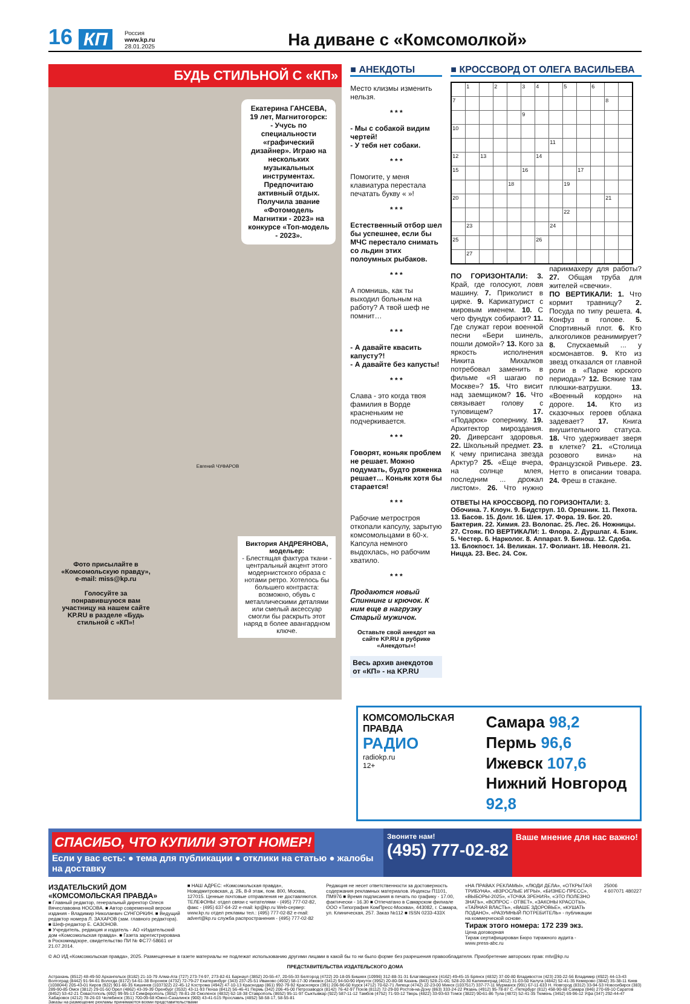16 КП
Россия
www.kp.ru
28.01.2025
На диване с «Комсомолкой»
БУДЬ СТИЛЬНОЙ С «КП»
Екатерина ГАНСЕВА, 19 лет, Магнитогорск:
- Учусь по специальности «графический дизайнер». Играю на нескольких музыкальных инструментах. Предпочитаю активный отдых. Получила звание «Фотомодель Магнитки - 2023» на конкурсе «Топ-модель - 2023».
Фото присылайте в «Комсомольскую правду», e-mail: miss@kp.ru
Голосуйте за понравившуюся вам участницу на нашем сайте KP.RU в разделе «Будь стильной с «КП»!
Виктория АНДРЕЯНОВА, модельер:
- Блестящая фактура ткани - центральный акцент этого модернистского образа с нотами ретро. Хотелось бы большего контраста: возможно, обувь с металлическими деталями или смелый аксессуар смогли бы раскрыть этот наряд в более авангардном ключе.
Евгений ЧУФАРОВ
■ АНЕКДОТЫ
Место клизмы изменить нельзя.
* * *
- Мы с собакой видим чертей!
- У тебя нет собаки.
* * *
Помогите, у меня клавиатура перестала печатать букву « »!
* * *
Естественный отбор шел бы успешнее, если бы МЧС перестало снимать со льдин этих полоумных рыбаков.
* * *
А помнишь, как ты выходил больным на работу? А твой шеф не помнит…
* * *
- А давайте квасить капусту?!
- А давайте без капусты!
* * *
Слава - это когда твоя фамилия в Ворде красненьким не подчеркивается.
* * *
Говорят, коньяк проблем не решает. Можно подумать, будто ряженка решает… Коньяк хотя бы старается!
* * *
Рабочие метростроя откопали капсулу, зарытую комсомольцами в 60-х. Капсула немного выдохлась, но рабочим хватило.
* * *
Продаются новый Спиннинг и крючок. К ним еще в нагрузку Старый мужичок.
Оставьте свой анекдот на сайте KP.RU в рубрике «Анекдоты»!
Весь архив анекдотов от «КП» - на KP.RU
■ КРОССВОРД ОТ ОЛЕГА ВАСИЛЬЕВА
| | 1 | | 2 | | 3 | 4 | | 5 | | 6 | | |
| 7 | | | | | | | | | | | 8 | |
| | | | | | 9 | | | | | | | |
| 10 | | | | | | | | | | | | |
| | | | | | | | 11 | | | | | |
| 12 | | 13 | | | | 14 | | | | | | |
| 15 | | | | | 16 | | | | 17 | | | |
| | | | | 18 | | | | 19 | | | | |
| 20 | | | | | | | | | | | 21 | |
| | | | | | | | | 22 | | | | |
| | 23 | | | | | | 24 | | | | | |
| 25 | | | | | | 26 | | | | | | |
| | 27 | | | | | | | | | | | |
ПО ГОРИЗОНТАЛИ: 3. Край, где голосуют, ловя машину. 7. Приколист в цирке. 9. Карикатурист с мировым именем. 10. С чего фундук собирают? 11. Где служат герои военной песни «Бери шинель, пошли домой»? 13. Кого за яркость исполнения Никита Михалков потребовал заменить в фильме «Я шагаю по Москве»? 15. Что висит над заемщиком? 16. Что связывает голову с туловищем? 17. «Подарок» сопернику. 19. Архитектор мироздания. 20. Диверсант здоровья. 22. Школьный предмет. 23. К чему приписана звезда Арктур? 25. «Еще вчера, на солнце млея, последним ... дрожал листом». 26. Что нужно парикмахеру для работы? 27. Общая труба для жителей «свечки».
ПО ВЕРТИКАЛИ: 1. Что кормит травницу? 2. Посуда по типу решета. 4. Конфуз в голове. 5. Спортивный плот. 6. Кто алкоголиков реанимирует? 8. Спускаемый ... у космонавтов. 9. Кто из звезд отказался от главной роли в «Парке юрского периода»? 12. Всякие там плюшки-ватрушки. 13. «Военный кордон» на дороге. 14. Кто из сказочных героев облака задевает? 17. Книга внушительного статуса. 18. Что удерживает зверя в клетке? 21. «Столица розового вина» на Французской Ривьере. 23. Нетто в описании товара. 24. Фреш в стакане.
ОТВЕТЫ НА КРОССВОРД. ПО ГОРИЗОНТАЛИ: 3. Обочина. 7. Клоун. 9. Бидструп. 10. Орешник. 11. Пехота. 13. Басов. 15. Долг. 16. Шея. 17. Фора. 19. Бог. 20. Бактерия. 22. Химия. 23. Волопас. 25. Лес. 26. Ножницы. 27. Стояк. ПО ВЕРТИКАЛИ: 1. Флора. 2. Дуршлаг. 4. Бзик. 5. Честер. 6. Нарколог. 8. Аппарат. 9. Бинош. 12. Сдоба. 13. Блокпост. 14. Великан. 17. Фолиант. 18. Неволя. 21. Ницца. 23. Вес. 24. Сок.
КОМСОМОЛЬСКАЯ ПРАВДА
РАДИО
radiokp.ru
12+
Самара 98,2
Пермь 96,6
Ижевск 107,6
Нижний Новгород 92,8
СПАСИБО, ЧТО КУПИЛИ ЭТОТ НОМЕР!
Если у вас есть: ● тема для публикации ● отклики на статью ● жалобы на доставку
Звоните нам!
(495) 777-02-82
Ваше мнение для нас важно!
ИЗДАТЕЛЬСКИЙ ДОМ «КОМСОМОЛЬСКАЯ ПРАВДА»
■ Главный редактор, генеральный директор Олеся Вячеславовна НОСОВА. ■ Автор современной версии издания - Владимир Николаевич СУНГОРКИН. ■ Ведущий редактор номера Л. ЗАХАРОВ (зам. главного редактора). ■ Шеф-редактор Е. САЗОНОВ.
■ Учредитель, редакция и издатель - АО «Издательский дом «Комсомольская правда». ■ Газета зарегистрирована в Роскомнадзоре, свидетельство ПИ № ФС77-58661 от 21.07.2014.
■ НАШ АДРЕС: «Комсомольская правда», Новодмитровская, д. 2Б, 8-й этаж, пом. 800, Москва, 127015. Ценные почтовые отправления не доставляются. ТЕЛЕФОНЫ: отдел связи с читателями - (495) 777-02-82, факс - (495) 637-64-22 e-mail: kp@kp.ru Web-сервер: www.kp.ru отдел рекламы тел.: (495) 777-02-82 e-mail: advert@kp.ru служба распространения - (495) 777-02-82
Редакция не несет ответственности за достоверность содержания рекламных материалов. Индексы П1101, ПМ976 ■ Время подписания в печать по графику - 17.00, фактически - 16.30 ■ Отпечатано в Самарском филиале ООО «Типография КомПресс-Москва», 443082, г. Самара, ул. Клиническая, 257. Заказ №112 ■ ISSN 0233-433X
«НА ПРАВАХ РЕКЛАМЫ», «ЛЮДИ ДЕЛА», «ОТКРЫТАЯ ТРИБУНА», «ВЗРОСЛЫЕ ИГРЫ», «БИЗНЕС-ПРЕСС», «ВЫБОРЫ-2025», «ТОЧКА ЗРЕНИЯ», «ЭТО ПОЛЕЗНО ЗНАТЬ», «ВОПРОС - ОТВЕТ», «ЗАКОНЫ КРАСОТЫ», «ТАЙНАЯ ВЛАСТЬ», «ВАШЕ ЗДОРОВЬЕ», «КУШАТЬ ПОДАНО», «РАЗУМНЫЙ ПОТРЕБИТЕЛЬ» - публикации на коммерческой основе.
Тираж этого номера: 172 239 экз.
Цена договорная
Тираж сертифицирован Бюро тиражного аудита - www.press-abc.ru
25006
4 607071 480227
© АО ИД «Комсомольская правда», 2025. Размещенные в газете материалы не подлежат использованию другими лицами в какой бы то ни было форме без разрешения правообладателя. Приобретение авторских прав: mtv@kp.ru
ПРЕДСТАВИТЕЛЬСТВА ИЗДАТЕЛЬСКОГО ДОМА
Астрахань (8512) 48-49-50 Архангельск (8182) 21-10-79 Алма-Ата (727) 273-74-97, 273-82-61 Барнаул (3852) 20-55-47, 20-55-33 Белгород (4722) 20-18-05 Бишкек (10996) 312-88-31-31 Благовещенск (4162) 49-45-15 Брянск (4832) 37-00-80 Владивосток (423) 230-22-56 Владимир (4922) 44-13-43 Волгоград (8442) 91-94-61 Вологда (8172) 54-61-38 Воронеж (4732) 72-79-27 Екатеринбург (343) 237-25-51 Иваново (4932) 58-17-30 Ижевск (3412) 94-50-90 Иркутск (3952) 20-80-08 Казань (843) 528-21-00, 528-20-30 Калининград (4012) 31-03-50 Калуга (4842) 52-41-35 Кемерово (3842) 35-38-11 Киев (1038044) 205-43-01 Киров (922) 901-66-35 Кишинев (1037322) 22-45-12 Кострома (4942) 47-10-13 Краснодар (861) 992-79-92 Красноярск (391) 206-96-50 Курск (4712) 70-62-71 Липецк (4742) 22-23-00 Минск (1037517) 337-77-11 Мурманск (991) 67-11-633 Н. Новгород (8312) 33-94-53 Новосибирск (383) 289-90-85 Омск (3812) 29-01-50 Орел (4862) 43-39-39 Оренбург (3532) 43-11-93 Пенза (8412) 56-46-41 Пермь (342) 206-45-00 Петрозаводск (8142) 76-42-97 Псков (8112) 72-29-00 Ростов-на-Дону (863) 333-24-22 Рязань (4912) 95-78-87 С.-Петербург (812) 458-90-68 Самара (846) 270-69-10 Саратов (8452) 53-42-21 Севастополь (692) 99-95-13 Симферополь (3652) 78-81-28 Смоленск (4832) 62-18-38 Ставрополь (8652) 95-11-97 Сыктывкар (922) 587-11-12 Тамбов (4752) 71-93-12 Тверь (4822) 33-93-63 Томск (3822) 90-61-86 Тула (4872) 52-41-35 Тюмень (3452) 69-96-12 Уфа (347) 292-44-47 Хабаровск (4212) 78-26-03 Челябинск (351) 700-09-68 Южно-Сахалинск (900) 43-41-515 Ярославль (4852) 58-58-17, 58-55-81
Заказы на размещение рекламы принимаются всеми представительствами